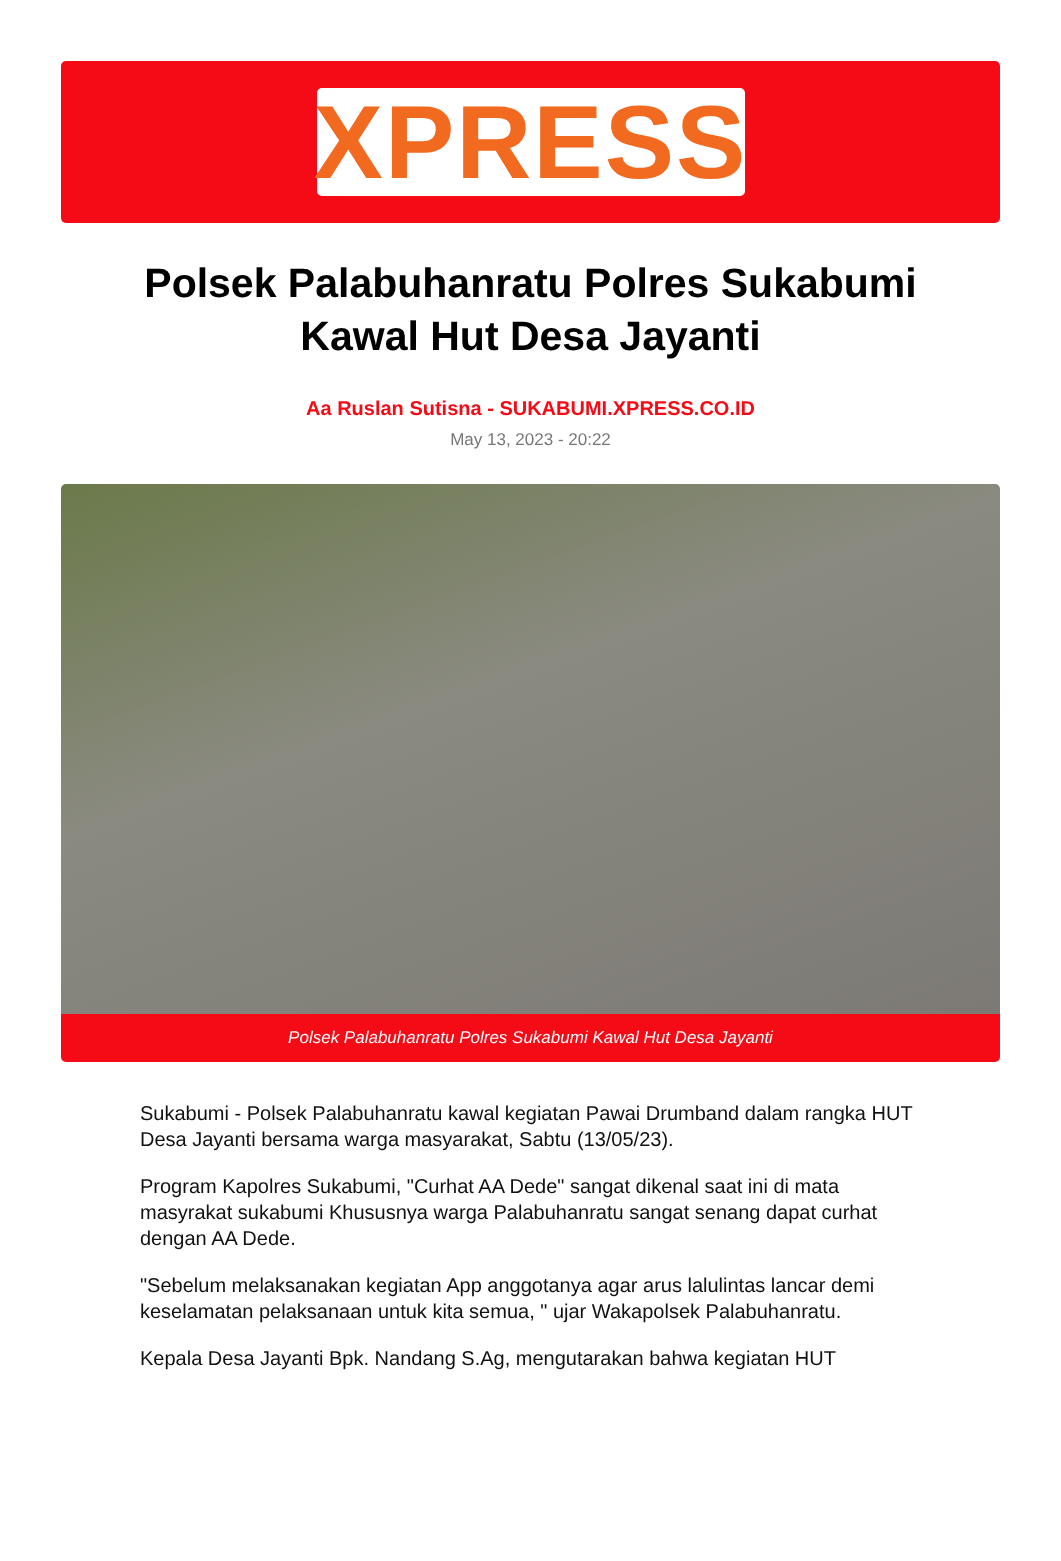XPRESS
Polsek Palabuhanratu Polres Sukabumi Kawal Hut Desa Jayanti
Aa Ruslan Sutisna - SUKABUMI.XPRESS.CO.ID
May 13, 2023 - 20:22
Polsek Palabuhanratu Polres Sukabumi Kawal Hut Desa Jayanti
Sukabumi - Polsek Palabuhanratu kawal kegiatan Pawai Drumband dalam rangka HUT Desa Jayanti bersama warga masyarakat, Sabtu (13/05/23).
Program Kapolres Sukabumi, "Curhat AA Dede" sangat dikenal saat ini di mata masyrakat sukabumi Khususnya warga Palabuhanratu sangat senang dapat curhat dengan AA Dede.
"Sebelum melaksanakan kegiatan App anggotanya agar arus lalulintas lancar demi keselamatan pelaksanaan untuk kita semua, " ujar Wakapolsek Palabuhanratu.
Kepala Desa Jayanti Bpk. Nandang S.Ag, mengutarakan bahwa kegiatan HUT